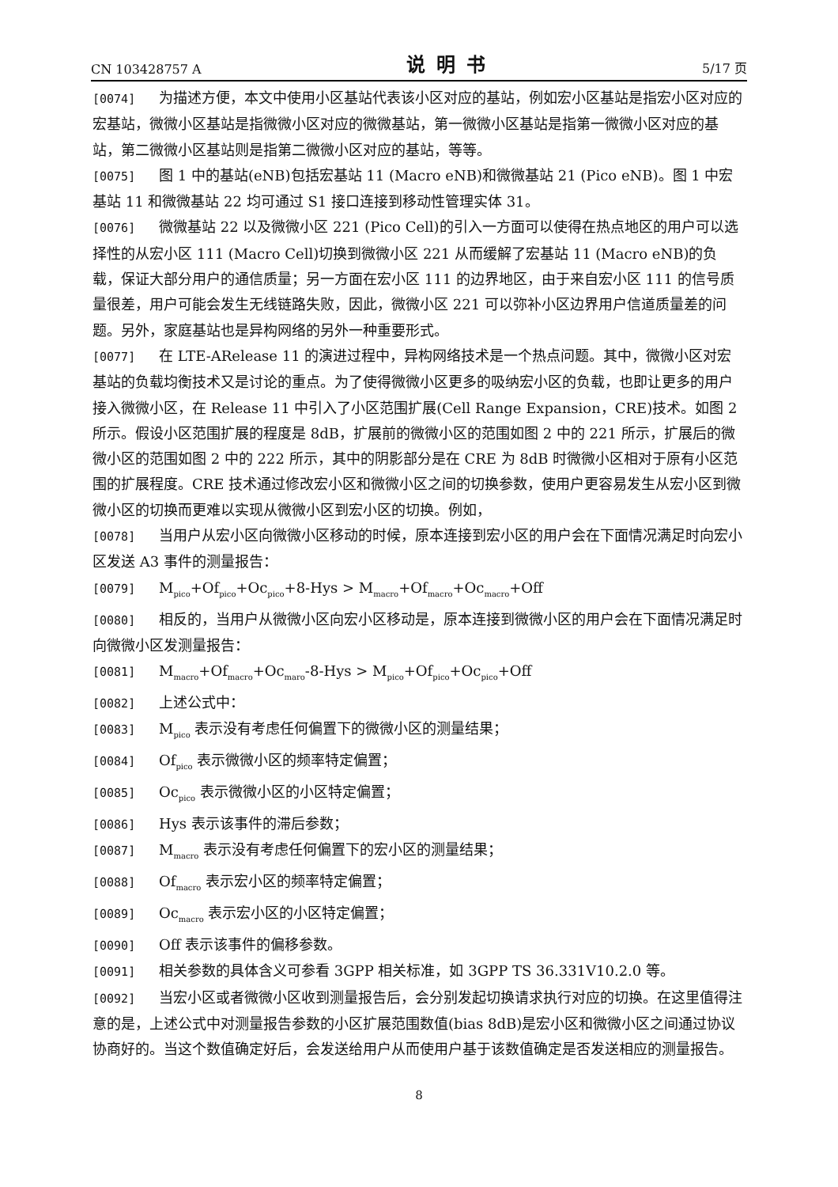CN 103428757 A 说明书 5/17 页
[0074] 为描述方便，本文中使用小区基站代表该小区对应的基站，例如宏小区基站是指宏小区对应的宏基站，微微小区基站是指微微小区对应的微微基站，第一微微小区基站是指第一微微小区对应的基站，第二微微小区基站则是指第二微微小区对应的基站，等等。
[0075] 图 1 中的基站(eNB)包括宏基站 11 (Macro eNB)和微微基站 21 (Pico eNB)。图 1 中宏基站 11 和微微基站 22 均可通过 S1 接口连接到移动性管理实体 31。
[0076] 微微基站 22 以及微微小区 221 (Pico Cell)的引入一方面可以使得在热点地区的用户可以选择性的从宏小区 111 (Macro Cell)切换到微微小区 221 从而缓解了宏基站 11 (Macro eNB)的负载，保证大部分用户的通信质量；另一方面在宏小区 111 的边界地区，由于来自宏小区 111 的信号质量很差，用户可能会发生无线链路失败，因此，微微小区 221 可以弥补小区边界用户信道质量差的问题。另外，家庭基站也是异构网络的另外一种重要形式。
[0077] 在 LTE-ARelease 11 的演进过程中，异构网络技术是一个热点问题。其中，微微小区对宏基站的负载均衡技术又是讨论的重点。为了使得微微小区更多的吸纳宏小区的负载，也即让更多的用户接入微微小区，在 Release 11 中引入了小区范围扩展(Cell Range Expansion，CRE)技术。如图 2 所示。假设小区范围扩展的程度是 8dB，扩展前的微微小区的范围如图 2 中的 221 所示，扩展后的微微小区的范围如图 2 中的 222 所示，其中的阴影部分是在 CRE 为 8dB 时微微小区相对于原有小区范围的扩展程度。CRE 技术通过修改宏小区和微微小区之间的切换参数，使用户更容易发生从宏小区到微微小区的切换而更难以实现从微微小区到宏小区的切换。例如，
[0078] 当用户从宏小区向微微小区移动的时候，原本连接到宏小区的用户会在下面情况满足时向宏小区发送 A3 事件的测量报告：
[0079] M<sub>pico</sub>+Of<sub>pico</sub>+Oc<sub>pico</sub>+8-Hys > M<sub>macro</sub>+Of<sub>macro</sub>+Oc<sub>macro</sub>+Off
[0080] 相反的，当用户从微微小区向宏小区移动是，原本连接到微微小区的用户会在下面情况满足时向微微小区发测量报告：
[0081] M<sub>macro</sub>+Of<sub>macro</sub>+Oc<sub>maro</sub>-8-Hys > M<sub>pico</sub>+Of<sub>pico</sub>+Oc<sub>pico</sub>+Off
[0082] 上述公式中：
[0083] M<sub>pico</sub> 表示没有考虑任何偏置下的微微小区的测量结果；
[0084] Of<sub>pico</sub> 表示微微小区的频率特定偏置；
[0085] Oc<sub>pico</sub> 表示微微小区的小区特定偏置；
[0086] Hys 表示该事件的滞后参数；
[0087] M<sub>macro</sub> 表示没有考虑任何偏置下的宏小区的测量结果；
[0088] Of<sub>macro</sub> 表示宏小区的频率特定偏置；
[0089] Oc<sub>macro</sub> 表示宏小区的小区特定偏置；
[0090] Off 表示该事件的偏移参数。
[0091] 相关参数的具体含义可参看 3GPP 相关标准，如 3GPP TS 36.331V10.2.0 等。
[0092] 当宏小区或者微微小区收到测量报告后，会分别发起切换请求执行对应的切换。在这里值得注意的是，上述公式中对测量报告参数的小区扩展范围数值(bias 8dB)是宏小区和微微小区之间通过协议协商好的。当这个数值确定好后，会发送给用户从而使用户基于该数值确定是否发送相应的测量报告。
8